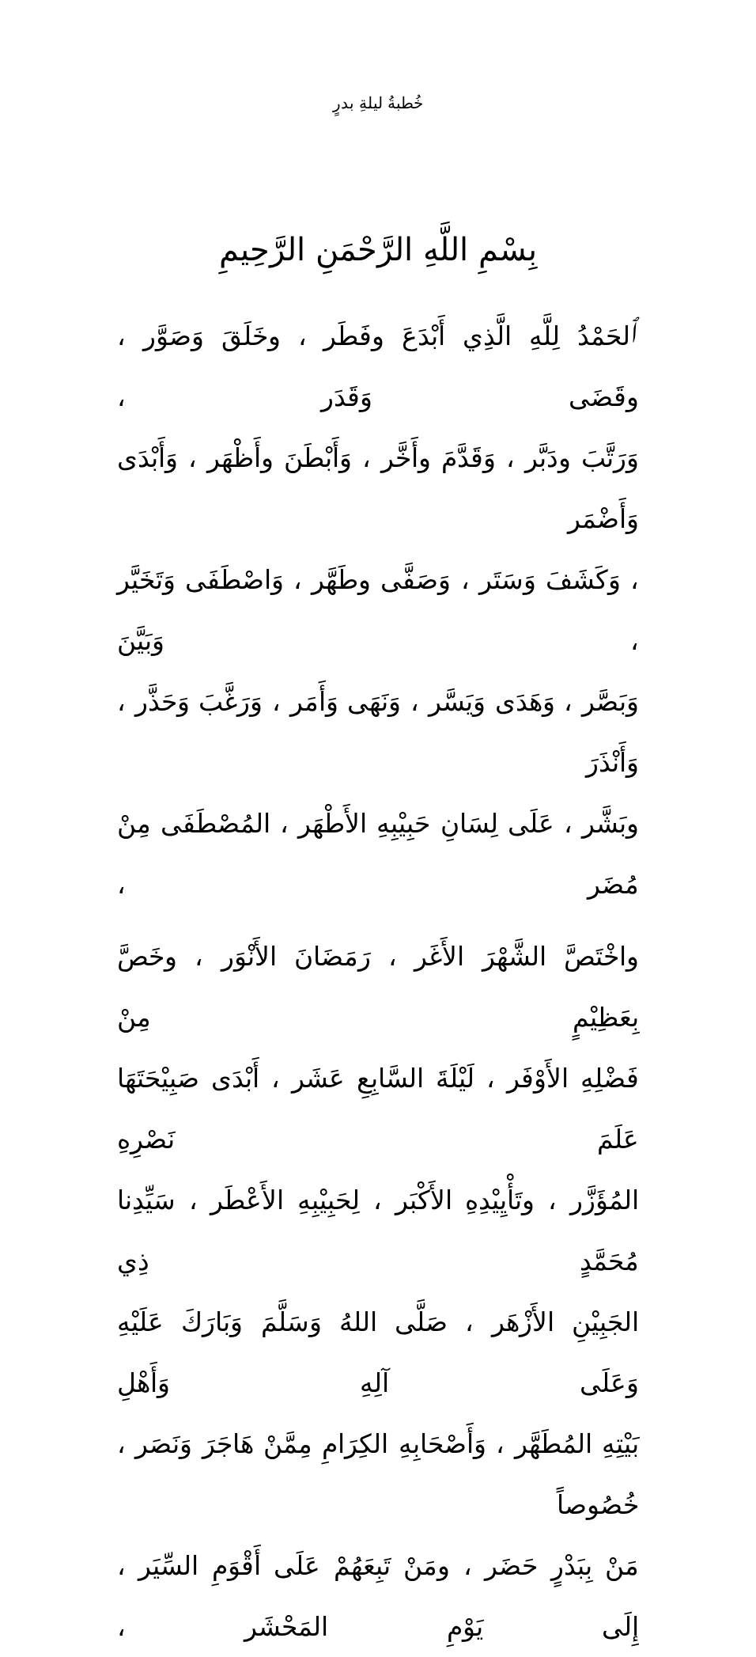خُطبةُ ليلةِ بدرٍ
بِسْمِ اللَّهِ الرَّحْمَنِ الرَّحِيمِ
ٱلحَمْدُ لِلَّهِ الَّذِي أَبْدَعَ وفَطَر ، وخَلَقَ وَصَوَّر ، وقَضَى وَقَدَر ،
وَرَتَّبَ ودَبَّر ، وَقَدَّمَ وأَخَّر ، وَأَبْطَنَ وأَظْهَر ، وَأَبْدَى وَأَضْمَر
، وَكَشَفَ وَسَتَر ، وَصَفَّى وطَهَّر ، وَاصْطَفَى وَتَخَيَّر ، وَبَيَّنَ
وَبَصَّر ، وَهَدَى وَيَسَّر ، وَنَهَى وَأَمَر ، وَرَغَّبَ وَحَذَّر ، وَأَنْذَرَ
وبَشَّر ، عَلَى لِسَانِ حَبِيْبِهِ الأَطْهَر ، المُصْطَفَى مِنْ مُضَر ،
واخْتَصَّ الشَّهْرَ الأَغَر ، رَمَضَانَ الأَنْوَر ، وخَصَّ بِعَظِيْمٍ مِنْ
فَضْلِهِ الأَوْفَر ، لَيْلَةَ السَّابِعِ عَشَر ، أَبْدَى صَبِيْحَتَهَا عَلَمَ نَصْرِهِ
المُؤَزَّر ، وتَأْيِيْدِهِ الأَكْبَر ، لِحَبِيْبِهِ الأَعْطَر ، سَيِّدِنا مُحَمَّدٍ ذِي
الجَبِيْنِ الأَزْهَر ، صَلَّى اللهُ وَسَلَّمَ وَبَارَكَ عَلَيْهِ وَعَلَى آلِهِ وَأَهْلِ
بَيْتِهِ المُطَهَّر ، وَأَصْحَابِهِ الكِرَامِ مِمَّنْ هَاجَرَ وَنَصَر ، خُصُوصاً
مَنْ بِبَدْرٍ حَضَر ، ومَنْ تَبِعَهُمْ عَلَى أَقْوَمِ السِّيَر ، إِلَى يَوْمِ المَحْشَر ،